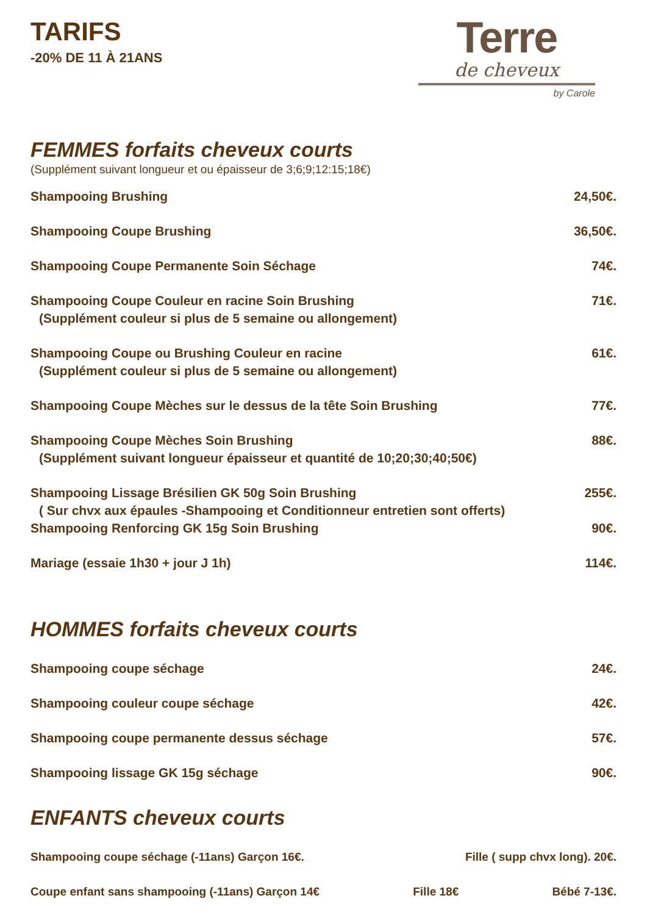Terre
de cheveux
by Carole
TARIFS
-20% DE 11 À 21ANS
FEMMES forfaits cheveux courts
(Supplément suivant longueur et ou épaisseur de 3;6;9;12:15;18€)
Shampooing Brushing 24,50€.
Shampooing Coupe Brushing 36,50€.
Shampooing Coupe Permanente Soin Séchage 74€.
Shampooing Coupe Couleur en racine Soin Brushing 71€.
(Supplément couleur si plus de 5 semaine ou allongement)
Shampooing Coupe ou Brushing Couleur en racine 61€.
(Supplément couleur si plus de 5 semaine ou allongement)
Shampooing Coupe Mèches sur le dessus de la tête Soin Brushing 77€.
Shampooing Coupe Mèches Soin Brushing 88€.
(Supplément suivant longueur épaisseur et quantité de 10;20;30;40;50€)
Shampooing Lissage Brésilien GK 50g Soin Brushing 255€.
( Sur chvx aux épaules -Shampooing et Conditionneur entretien sont offerts)
Shampooing Renforcing GK 15g Soin Brushing 90€.
Mariage (essaie 1h30 + jour J 1h) 114€.
HOMMES forfaits cheveux courts
Shampooing coupe séchage 24€.
Shampooing couleur coupe séchage 42€.
Shampooing coupe permanente dessus séchage 57€.
Shampooing lissage GK 15g séchage 90€.
ENFANTS cheveux courts
Shampooing coupe séchage (-11ans) Garçon 16€. Fille ( supp chvx long). 20€.
Coupe enfant sans shampooing (-11ans) Garçon 14€ Fille 18€ Bébé 7-13€.